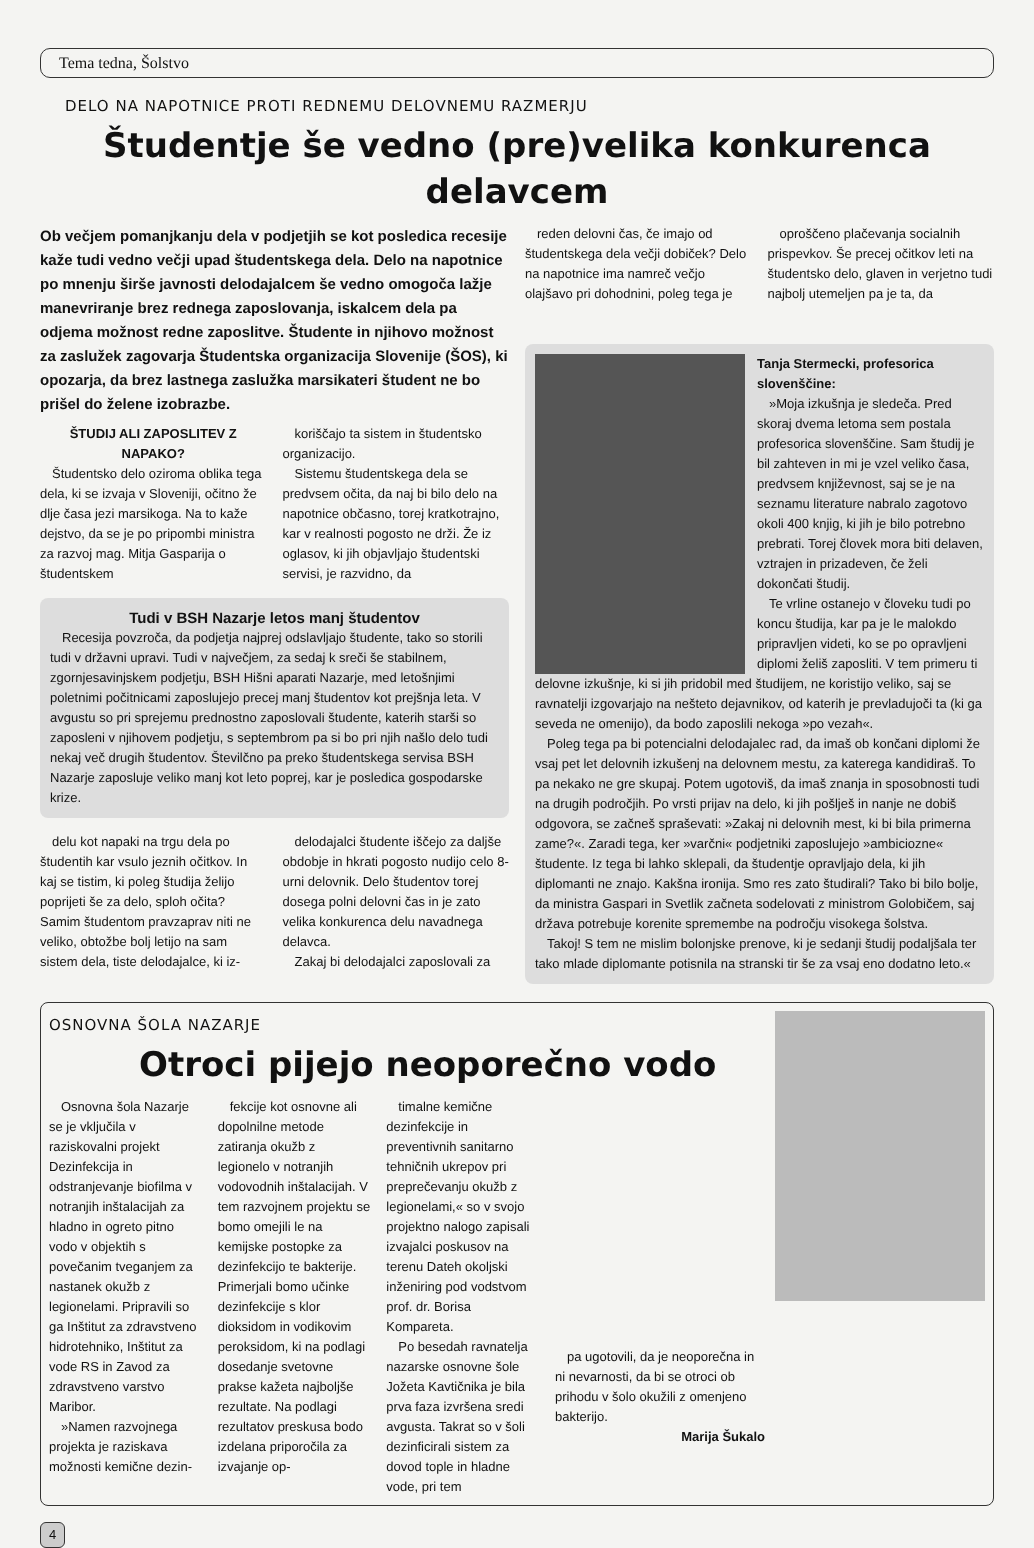Tema tedna, Šolstvo
DELO NA NAPOTNICE PROTI REDNEMU DELOVNEMU RAZMERJU
Študentje še vedno (pre)velika konkurenca delavcem
Ob večjem pomanjkanju dela v podjetjih se kot posledica recesije kaže tudi vedno večji upad študentskega dela. Delo na napotnice po mnenju širše javnosti delodajalcem še vedno omogoča lažje manevriranje brez rednega zaposlovanja, iskalcem dela pa odjema možnost redne zaposlitve. Študente in njihovo možnost za zaslužek zagovarja Študentska organizacija Slovenije (ŠOS), ki opozarja, da brez lastnega zaslužka marsikateri študent ne bo prišel do želene izobrazbe.
ŠTUDIJ ALI ZAPOSLITEV Z NAPAKO?
Študentsko delo oziroma oblika tega dela, ki se izvaja v Sloveniji, očitno že dlje časa jezi marsikoga. Na to kaže dejstvo, da se je po pripombi ministra za razvoj mag. Mitja Gasparija o študentskem
koriščajo ta sistem in študentsko organizacijo.
Sistemu študentskega dela se predvsem očita, da naj bi bilo delo na napotnice občasno, torej kratkotrajno, kar v realnosti pogosto ne drži. Že iz oglasov, ki jih objavljajo študentski servisi, je razvidno, da
Tudi v BSH Nazarje letos manj študentov
Recesija povzroča, da podjetja najprej odslavljajo študente, tako so storili tudi v državni upravi. Tudi v največjem, za sedaj k sreči še stabilnem, zgornjesavinjskem podjetju, BSH Hišni aparati Nazarje, med letošnjimi poletnimi počitnicami zaposlujejo precej manj študentov kot prejšnja leta. V avgustu so pri sprejemu prednostno zaposlovali študente, katerih starši so zaposleni v njihovem podjetju, s septembrom pa si bo pri njih našlo delo tudi nekaj več drugih študentov. Številčno pa preko študentskega servisa BSH Nazarje zaposluje veliko manj kot leto poprej, kar je posledica gospodarske krize.
delu kot napaki na trgu dela po študentih kar vsulo jeznih očitkov. In kaj se tistim, ki poleg študija želijo poprijeti še za delo, sploh očita? Samim študentom pravzaprav niti ne veliko, obtožbe bolj letijo na sam sistem dela, tiste delodajalce, ki iz-
delodajalci študente iščejo za daljše obdobje in hkrati pogosto nudijo celo 8-urni delovnik. Delo študentov torej dosega polni delovni čas in je zato velika konkurenca delu navadnega delavca.
Zakaj bi delodajalci zaposlovali za
reden delovni čas, če imajo od študentskega dela večji dobiček? Delo na napotnice ima namreč večjo olajšavo pri dohodnini, poleg tega je
oproščeno plačevanja socialnih prispevkov. Še precej očitkov leti na študentsko delo, glaven in verjetno tudi najbolj utemeljen pa je ta, da
Tanja Stermecki, profesorica slovenščine:
»Moja izkušnja je sledeča. Pred skoraj dvema letoma sem postala profesorica slovenščine. Sam študij je bil zahteven in mi je vzel veliko časa, predvsem književnost, saj se je na seznamu literature nabralo zagotovo okoli 400 knjig, ki jih je bilo potrebno prebrati. Torej človek mora biti delaven, vztrajen in prizadeven, če želi dokončati študij.
Te vrline ostanejo v človeku tudi po koncu študija, kar pa je le malokdo pripravljen videti, ko se po opravljeni diplomi želiš zaposliti. V tem primeru ti delovne izkušnje, ki si jih pridobil med študijem, ne koristijo veliko, saj se ravnatelji izgovarjajo na nešteto dejavnikov, od katerih je prevladujoči ta (ki ga seveda ne omenijo), da bodo zaposlili nekoga »po vezah«.
Poleg tega pa bi potencialni delodajalec rad, da imaš ob končani diplomi že vsaj pet let delovnih izkušenj na delovnem mestu, za katerega kandidiraš. To pa nekako ne gre skupaj. Potem ugotoviš, da imaš znanja in sposobnosti tudi na drugih področjih. Po vrsti prijav na delo, ki jih pošlješ in nanje ne dobiš odgovora, se začneš spraševati: »Zakaj ni delovnih mest, ki bi bila primerna zame?«. Zaradi tega, ker »varčni« podjetniki zaposlujejo »ambiciozne« študente. Iz tega bi lahko sklepali, da študentje opravljajo dela, ki jih diplomanti ne znajo. Kakšna ironija. Smo res zato študirali? Tako bi bilo bolje, da ministra Gaspari in Svetlik začneta sodelovati z ministrom Golobičem, saj država potrebuje korenite spremembe na področju visokega šolstva.
Takoj! S tem ne mislim bolonjske prenove, ki je sedanji študij podaljšala ter tako mlade diplomante potisnila na stranski tir še za vsaj eno dodatno leto.«
OSNOVNA ŠOLA NAZARJE
Otroci pijejo neoporečno vodo
Osnovna šola Nazarje se je vključila v raziskovalni projekt Dezinfekcija in odstranjevanje biofilma v notranjih inštalacijah za hladno in ogreto pitno vodo v objektih s povečanim tveganjem za nastanek okužb z legionelami. Pripravili so ga Inštitut za zdravstveno hidrotehniko, Inštitut za vode RS in Zavod za zdravstveno varstvo Maribor.
»Namen razvojnega projekta je raziskava možnosti kemične dezin-
fekcije kot osnovne ali dopolnilne metode zatiranja okužb z legionelo v notranjih vodovodnih inštalacijah. V tem razvojnem projektu se bomo omejili le na kemijske postopke za dezinfekcijo te bakterije. Primerjali bomo učinke dezinfekcije s klor dioksidom in vodikovim peroksidom, ki na podlagi dosedanje svetovne prakse kažeta najboljše rezultate. Na podlagi rezultatov preskusa bodo izdelana priporočila za izvajanje op-
timalne kemične dezinfekcije in preventivnih sanitarno tehničnih ukrepov pri preprečevanju okužb z legionelami,« so v svojo projektno nalogo zapisali izvajalci poskusov na terenu Dateh okoljski inženiring pod vodstvom prof. dr. Borisa Kompareta.
Po besedah ravnatelja nazarske osnovne šole Jožeta Kavtičnika je bila prva faza izvršena sredi avgusta. Takrat so v šoli dezinficirali sistem za dovod tople in hladne vode, pri tem
pa ugotovili, da je neoporečna in ni nevarnosti, da bi se otroci ob prihodu v šolo okužili z omenjeno bakterijo.
Marija Šukalo
4